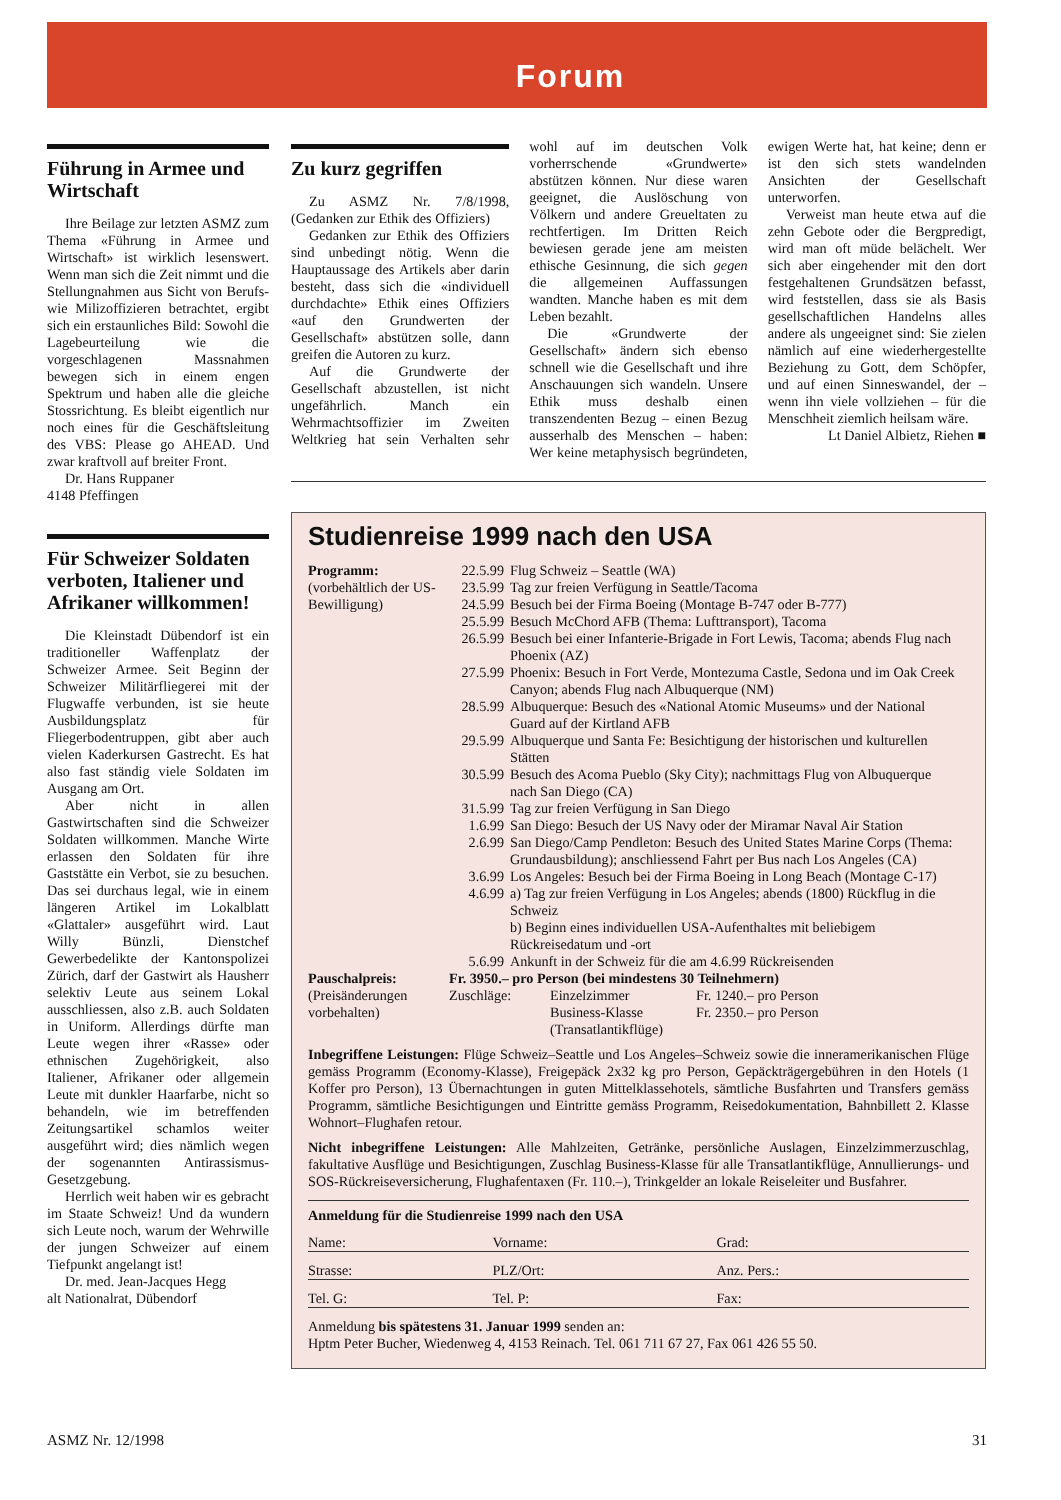Forum
Führung in Armee und Wirtschaft
Ihre Beilage zur letzten ASMZ zum Thema «Führung in Armee und Wirtschaft» ist wirklich lesenswert. Wenn man sich die Zeit nimmt und die Stellungnahmen aus Sicht von Berufs- wie Milizoffizieren betrachtet, ergibt sich ein erstaunliches Bild: Sowohl die Lagebeurteilung wie die vorgeschlagenen Massnahmen bewegen sich in einem engen Spektrum und haben alle die gleiche Stossrichtung. Es bleibt eigentlich nur noch eines für die Geschäftsleitung des VBS: Please go AHEAD. Und zwar kraftvoll auf breiter Front.
Dr. Hans Ruppaner
4148 Pfeffingen
Für Schweizer Soldaten verboten, Italiener und Afrikaner willkommen!
Die Kleinstadt Dübendorf ist ein traditioneller Waffenplatz der Schweizer Armee. Seit Beginn der Schweizer Militärfliegerei mit der Flugwaffe verbunden, ist sie heute Ausbildungsplatz für Fliegerbodentruppen, gibt aber auch vielen Kaderkursen Gastrecht. Es hat also fast ständig viele Soldaten im Ausgang am Ort.
Aber nicht in allen Gastwirtschaften sind die Schweizer Soldaten willkommen. Manche Wirte erlassen den Soldaten für ihre Gaststätte ein Verbot, sie zu besuchen. Das sei durchaus legal, wie in einem längeren Artikel im Lokalblatt «Glattaler» ausgeführt wird. Laut Willy Bünzli, Dienstchef Gewerbedelikte der Kantonspolizei Zürich, darf der Gastwirt als Hausherr selektiv Leute aus seinem Lokal ausschliessen, also z.B. auch Soldaten in Uniform. Allerdings dürfte man Leute wegen ihrer «Rasse» oder ethnischen Zugehörigkeit, also Italiener, Afrikaner oder allgemein Leute mit dunkler Haarfarbe, nicht so behandeln, wie im betreffenden Zeitungsartikel schamlos weiter ausgeführt wird; dies nämlich wegen der sogenannten Antirassismus-Gesetzgebung.
Herrlich weit haben wir es gebracht im Staate Schweiz! Und da wundern sich Leute noch, warum der Wehrwille der jungen Schweizer auf einem Tiefpunkt angelangt ist!
Dr. med. Jean-Jacques Hegg
alt Nationalrat, Dübendorf
Zu kurz gegriffen
Zu ASMZ Nr. 7/8/1998, (Gedanken zur Ethik des Offiziers)
Gedanken zur Ethik des Offiziers sind unbedingt nötig. Wenn die Hauptaussage des Artikels aber darin besteht, dass sich die «individuell durchdachte» Ethik eines Offiziers «auf den Grundwerten der Gesellschaft» abstützen solle, dann greifen die Autoren zu kurz.
Auf die Grundwerte der Gesellschaft abzustellen, ist nicht ungefährlich. Manch ein Wehrmachtsoffizier im Zweiten Weltkrieg hat sein Verhalten sehr wohl auf im deutschen Volk vorherrschende «Grundwerte» abstützen können. Nur diese waren geeignet, die Auslöschung von Völkern und andere Greueltaten zu rechtfertigen. Im Dritten Reich bewiesen gerade jene am meisten ethische Gesinnung, die sich gegen die allgemeinen Auffassungen wandten. Manche haben es mit dem Leben bezahlt.
Die «Grundwerte der Gesellschaft» ändern sich ebenso schnell wie die Gesellschaft und ihre Anschauungen sich wandeln. Unsere Ethik muss deshalb einen transzendenten Bezug – einen Bezug ausserhalb des Menschen – haben: Wer keine metaphysisch begründeten, ewigen Werte hat, hat keine; denn er ist den sich stets wandelnden Ansichten der Gesellschaft unterworfen.
Verweist man heute etwa auf die zehn Gebote oder die Bergpredigt, wird man oft müde belächelt. Wer sich aber eingehender mit den dort festgehaltenen Grundsätzen befasst, wird feststellen, dass sie als Basis gesellschaftlichen Handelns alles andere als ungeeignet sind: Sie zielen nämlich auf eine wiederhergestellte Beziehung zu Gott, dem Schöpfer, und auf einen Sinneswandel, der – wenn ihn viele vollziehen – für die Menschheit ziemlich heilsam wäre.
Lt Daniel Albietz, Riehen ■
Studienreise 1999 nach den USA
| Programm: (vorbehältlich der US-Bewilligung) | / 22.5.99 / Flug Schweiz – Seattle (WA) / / 23.5.99 / Tag zur freien Verfügung in Seattle/Tacoma / / 24.5.99 / Besuch bei der Firma Boeing (Montage B-747 oder B-777) / / 25.5.99 / Besuch McChord AFB (Thema: Lufttransport), Tacoma / / 26.5.99 / Besuch bei einer Infanterie-Brigade in Fort Lewis, Tacoma; abends Flug nach Phoenix (AZ) / / 27.5.99 / Phoenix: Besuch in Fort Verde, Montezuma Castle, Sedona und im Oak Creek Canyon; abends Flug nach Albuquerque (NM) / / 28.5.99 / Albuquerque: Besuch des «National Atomic Museums» und der National Guard auf der Kirtland AFB / / 29.5.99 / Albuquerque und Santa Fe: Besichtigung der historischen und kulturellen Stätten / / 30.5.99 / Besuch des Acoma Pueblo (Sky City); nachmittags Flug von Albuquerque nach San Diego (CA) / / 31.5.99 / Tag zur freien Verfügung in San Diego / / 1.6.99 / San Diego: Besuch der US Navy oder der Miramar Naval Air Station / / 2.6.99 / San Diego/Camp Pendleton: Besuch des United States Marine Corps (Thema: Grundausbildung); anschliessend Fahrt per Bus nach Los Angeles (CA) / / 3.6.99 / Los Angeles: Besuch bei der Firma Boeing in Long Beach (Montage C-17) / / 4.6.99 / a) Tag zur freien Verfügung in Los Angeles; abends (1800) Rückflug in die Schweiz b) Beginn eines individuellen USA-Aufenthaltes mit beliebigem Rückreisedatum und -ort / / 5.6.99 / Ankunft in der Schweiz für die am 4.6.99 Rückreisenden / |
| Pauschalpreis: (Preisänderungen vorbehalten) | Fr. 3950.– pro Person (bei mindestens 30 Teilnehmern) / Zuschläge: / Einzelzimmer / Fr. 1240.– pro Person / / / Business-Klasse (Transatlantikflüge) / Fr. 2350.– pro Person / |
Inbegriffene Leistungen: Flüge Schweiz–Seattle und Los Angeles–Schweiz sowie die inneramerikanischen Flüge gemäss Programm (Economy-Klasse), Freigepäck 2x32 kg pro Person, Gepäckträgergebühren in den Hotels (1 Koffer pro Person), 13 Übernachtungen in guten Mittelklassehotels, sämtliche Busfahrten und Transfers gemäss Programm, sämtliche Besichtigungen und Eintritte gemäss Programm, Reisedokumentation, Bahnbillett 2. Klasse Wohnort–Flughafen retour.
Nicht inbegriffene Leistungen: Alle Mahlzeiten, Getränke, persönliche Auslagen, Einzelzimmerzuschlag, fakultative Ausflüge und Besichtigungen, Zuschlag Business-Klasse für alle Transatlantikflüge, Annullierungs- und SOS-Rückreiseversicherung, Flughafentaxen (Fr. 110.–), Trinkgelder an lokale Reiseleiter und Busfahrer.
Anmeldung für die Studienreise 1999 nach den USA
| Name: | Vorname: | Grad: |
| Strasse: | PLZ/Ort: | Anz. Pers.: |
| Tel. G: | Tel. P: | Fax: |
Anmeldung bis spätestens 31. Januar 1999 senden an:
Hptm Peter Bucher, Wiedenweg 4, 4153 Reinach. Tel. 061 711 67 27, Fax 061 426 55 50.
ASMZ Nr. 12/1998 31